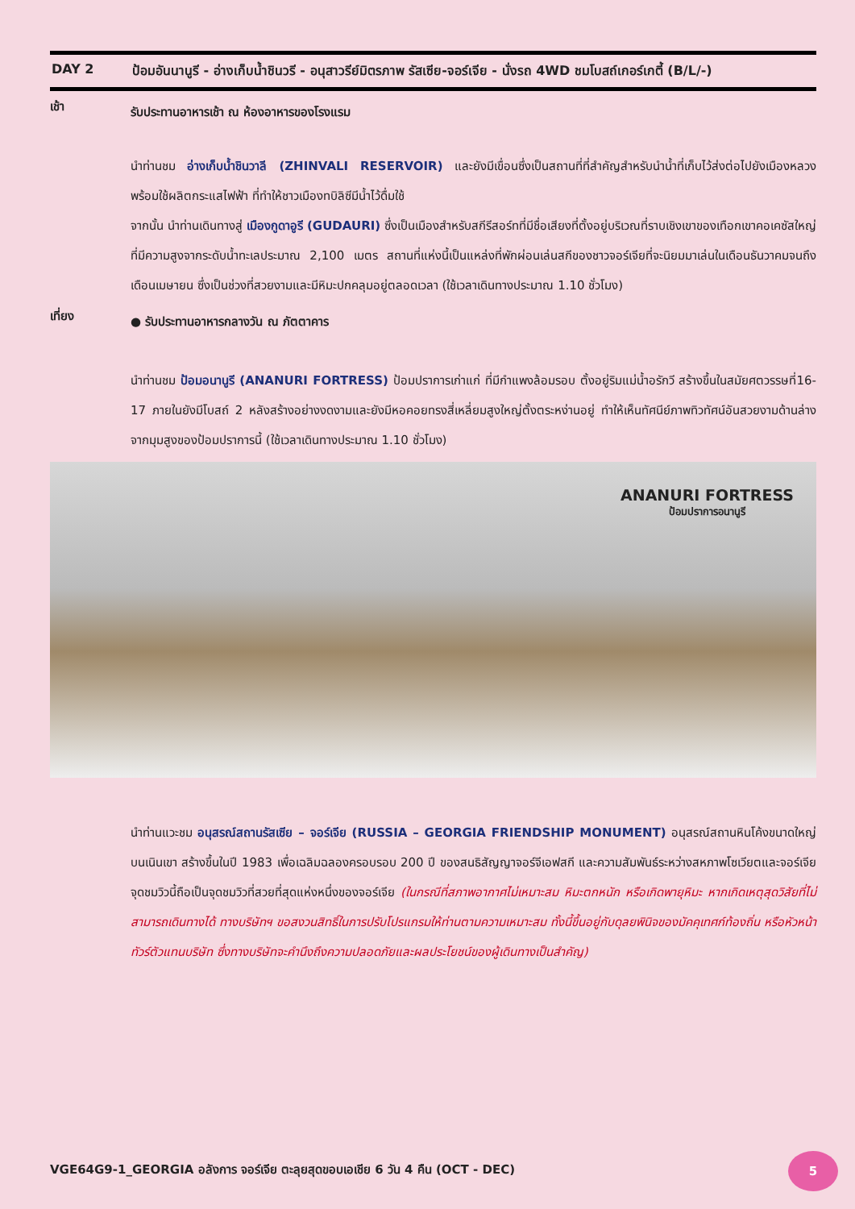DAY 2 ป้อมอันนานูรี - อ่างเก็บน้ำชินวรี - อนุสาวรีย์มิตรภาพ รัสเซีย-จอร์เจีย - นั่งรถ 4WD ชมโบสถ์เกอร์เกตี้ (B/L/-)
เช้า
รับประทานอาหารเช้า ณ ห้องอาหารของโรงแรม
นำท่านชม อ่างเก็บน้ำชินวาลี (ZHINVALI RESERVOIR) และยังมีเขื่อนซึ่งเป็นสถานที่ที่สำคัญสำหรับนำน้ำที่เก็บไว้ส่งต่อไปยังเมืองหลวง พร้อมใช้ผลิตกระแสไฟฟ้า ที่ทำให้ชาวเมืองทบิลิซีมีน้ำไว้ดื่มใช้
จากนั้น นำท่านเดินทางสู่ เมืองกูดาอูรี (GUDAURI) ซึ่งเป็นเมืองสำหรับสกีรีสอร์ทที่มีชื่อเสียงที่ตั้งอยู่บริเวณที่ราบเชิงเขาของเทือกเขาคอเคซัสใหญ่ที่มีความสูงจากระดับน้ำทะเลประมาณ 2,100 เมตร สถานที่แห่งนี้เป็นแหล่งที่พักผ่อนเล่นสกีของชาวจอร์เจียที่จะนิยมมาเล่นในเดือนธันวาคมจนถึงเดือนเมษายน ซึ่งเป็นช่วงที่สวยงามและมีหิมะปกคลุมอยู่ตลอดเวลา (ใช้เวลาเดินทางประมาณ 1.10 ชั่วโมง)
เที่ยง
● รับประทานอาหารกลางวัน ณ ภัตตาคาร
นำท่านชม ป้อมอนานูรี (ANANURI FORTRESS) ป้อมปราการเก่าแก่ ที่มีกำแพงล้อมรอบ ตั้งอยู่ริมแม่น้ำอรักวี สร้างขึ้นในสมัยศตวรรษที่16-17 ภายในยังมีโบสถ์ 2 หลังสร้างอย่างงดงามและยังมีหอคอยทรงสี่เหลี่ยมสูงใหญ่ตั้งตระหง่านอยู่ ทำให้เห็นทัศนีย์ภาพทิวทัศน์อันสวยงามด้านล่างจากมุมสูงของป้อมปราการนี้ (ใช้เวลาเดินทางประมาณ 1.10 ชั่วโมง)
ANANURI FORTRESS
ป้อมปราการอนานูรี
นำท่านแวะชม อนุสรณ์สถานรัสเซีย – จอร์เจีย (RUSSIA – GEORGIA FRIENDSHIP MONUMENT) อนุสรณ์สถานหินโค้งขนาดใหญ่บนเนินเขา สร้างขึ้นในปี 1983 เพื่อเฉลิมฉลองครอบรอบ 200 ปี ของสนธิสัญญาจอร์จีเอฟสกี และความสัมพันธ์ระหว่างสหภาพโซเวียตและจอร์เจีย จุดชมวิวนี้ถือเป็นจุดชมวิวที่สวยที่สุดแห่งหนึ่งของจอร์เจีย (ในกรณีที่สภาพอากาศไม่เหมาะสม หิมะตกหนัก หรือเกิดพายุหิมะ หากเกิดเหตุสุดวิสัยที่ไม่สามารถเดินทางได้ ทางบริษัทฯ ขอสงวนสิทธิ์ในการปรับโปรแกรมให้ท่านตามความเหมาะสม ทั้งนี้ขึ้นอยู่กับดุลยพินิจของมัคคุเทศก์ท้องถิ่น หรือหัวหน้าทัวร์ตัวแทนบริษัท ซึ่งทางบริษัทจะคำนึงถึงความปลอดภัยและผลประโยชน์ของผู้เดินทางเป็นสำคัญ)
VGE64G9-1_GEORGIA อลังการ จอร์เจีย ตะลุยสุดขอบเอเชีย 6 วัน 4 คืน (OCT - DEC)
5